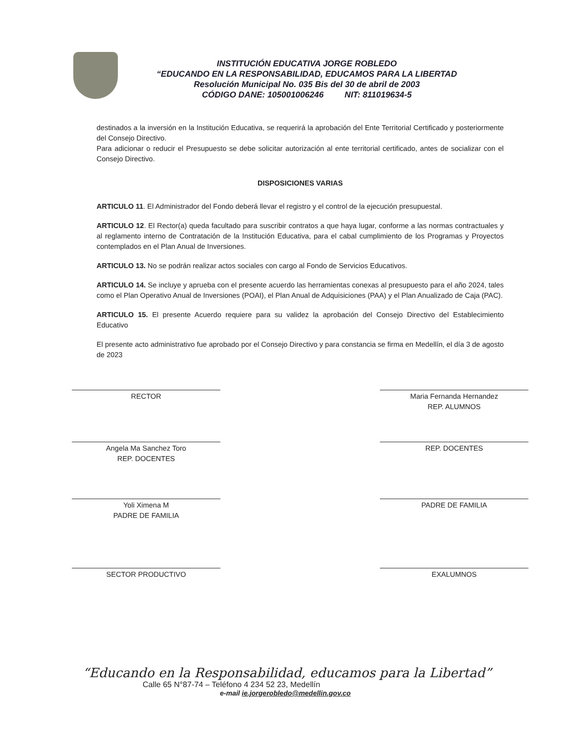INSTITUCIÓN EDUCATIVA JORGE ROBLEDO
“EDUCANDO EN LA RESPONSABILIDAD, EDUCAMOS PARA LA LIBERTAD
Resolución Municipal No. 035 Bis del 30 de abril de 2003
CÓDIGO DANE: 105001006246 NIT: 811019634-5
destinados a la inversión en la Institución Educativa, se requerirá la aprobación del Ente Territorial Certificado y posteriormente del Consejo Directivo.
Para adicionar o reducir el Presupuesto se debe solicitar autorización al ente territorial certificado, antes de socializar con el Consejo Directivo.
DISPOSICIONES VARIAS
ARTICULO 11. El Administrador del Fondo deberá llevar el registro y el control de la ejecución presupuestal.
ARTICULO 12. El Rector(a) queda facultado para suscribir contratos a que haya lugar, conforme a las normas contractuales y al reglamento interno de Contratación de la Institución Educativa, para el cabal cumplimiento de los Programas y Proyectos contemplados en el Plan Anual de Inversiones.
ARTICULO 13. No se podrán realizar actos sociales con cargo al Fondo de Servicios Educativos.
ARTICULO 14. Se incluye y aprueba con el presente acuerdo las herramientas conexas al presupuesto para el año 2024, tales como el Plan Operativo Anual de Inversiones (POAI), el Plan Anual de Adquisiciones (PAA) y el Plan Anualizado de Caja (PAC).
ARTICULO 15. El presente Acuerdo requiere para su validez la aprobación del Consejo Directivo del Establecimiento Educativo
El presente acto administrativo fue aprobado por el Consejo Directivo y para constancia se firma en Medellín, el día 3 de agosto de 2023
RECTOR Maria Fernanda Hernandez
REP. ALUMNOS
Angela Ma Sanchez Toro
REP. DOCENTES
REP. DOCENTES
Yoli Ximena M
PADRE DE FAMILIA
PADRE DE FAMILIA
SECTOR PRODUCTIVO EXALUMNOS
“Educando en la Responsabilidad, educamos para la Libertad”
Calle 65 N°87-74 – Teléfono 4 234 52 23, Medellín
e-mail ie.jorgerobledo@medellin.gov.co